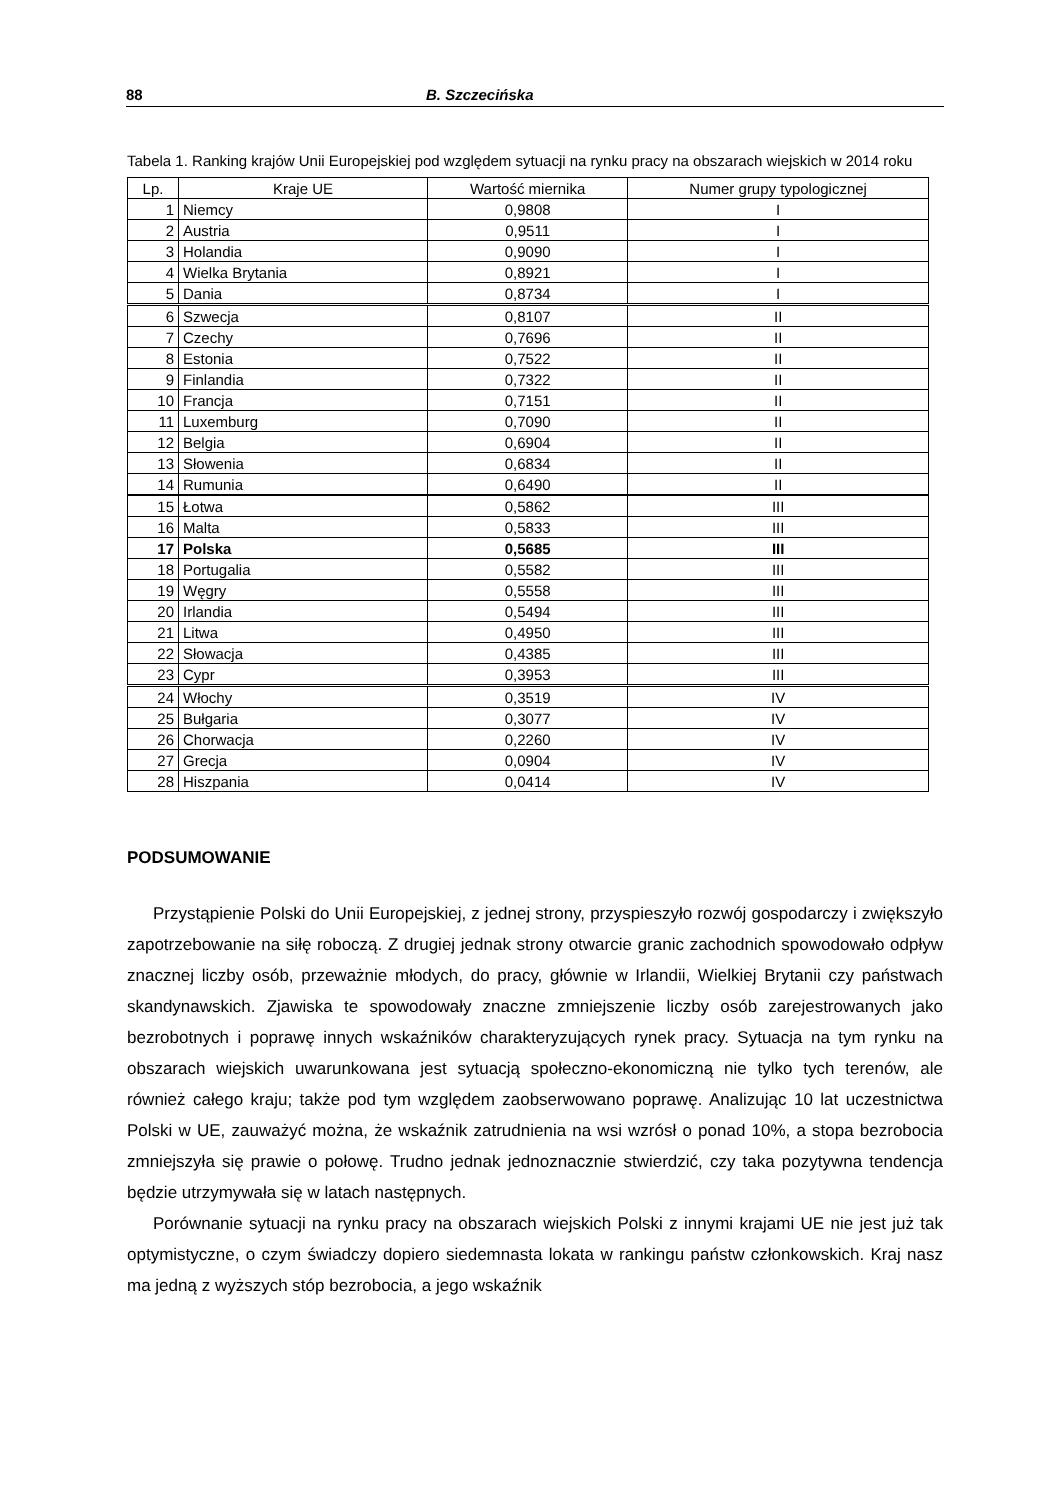88 B. Szczecińska
Tabela 1. Ranking krajów Unii Europejskiej pod względem sytuacji na rynku pracy na obszarach wiejskich w 2014 roku
| Lp. | Kraje UE | Wartość miernika | Numer grupy typologicznej |
| --- | --- | --- | --- |
| 1 | Niemcy | 0,9808 | I |
| 2 | Austria | 0,9511 | I |
| 3 | Holandia | 0,9090 | I |
| 4 | Wielka Brytania | 0,8921 | I |
| 5 | Dania | 0,8734 | I |
| 6 | Szwecja | 0,8107 | II |
| 7 | Czechy | 0,7696 | II |
| 8 | Estonia | 0,7522 | II |
| 9 | Finlandia | 0,7322 | II |
| 10 | Francja | 0,7151 | II |
| 11 | Luxemburg | 0,7090 | II |
| 12 | Belgia | 0,6904 | II |
| 13 | Słowenia | 0,6834 | II |
| 14 | Rumunia | 0,6490 | II |
| 15 | Łotwa | 0,5862 | III |
| 16 | Malta | 0,5833 | III |
| 17 | Polska | 0,5685 | III |
| 18 | Portugalia | 0,5582 | III |
| 19 | Węgry | 0,5558 | III |
| 20 | Irlandia | 0,5494 | III |
| 21 | Litwa | 0,4950 | III |
| 22 | Słowacja | 0,4385 | III |
| 23 | Cypr | 0,3953 | III |
| 24 | Włochy | 0,3519 | IV |
| 25 | Bułgaria | 0,3077 | IV |
| 26 | Chorwacja | 0,2260 | IV |
| 27 | Grecja | 0,0904 | IV |
| 28 | Hiszpania | 0,0414 | IV |
PODSUMOWANIE
Przystąpienie Polski do Unii Europejskiej, z jednej strony, przyspieszyło rozwój gospodarczy i zwiększyło zapotrzebowanie na siłę roboczą. Z drugiej jednak strony otwarcie granic zachodnich spowodowało odpływ znacznej liczby osób, przeważnie młodych, do pracy, głównie w Irlandii, Wielkiej Brytanii czy państwach skandynawskich. Zjawiska te spowodowały znaczne zmniejszenie liczby osób zarejestrowanych jako bezrobotnych i poprawę innych wskaźników charakteryzujących rynek pracy. Sytuacja na tym rynku na obszarach wiejskich uwarunkowana jest sytuacją społeczno-ekonomiczną nie tylko tych terenów, ale również całego kraju; także pod tym względem zaobserwowano poprawę. Analizując 10 lat uczestnictwa Polski w UE, zauważyć można, że wskaźnik zatrudnienia na wsi wzrósł o ponad 10%, a stopa bezrobocia zmniejszyła się prawie o połowę. Trudno jednak jednoznacznie stwierdzić, czy taka pozytywna tendencja będzie utrzymywała się w latach następnych.
Porównanie sytuacji na rynku pracy na obszarach wiejskich Polski z innymi krajami UE nie jest już tak optymistyczne, o czym świadczy dopiero siedemnasta lokata w rankingu państw członkowskich. Kraj nasz ma jedną z wyższych stóp bezrobocia, a jego wskaźnik